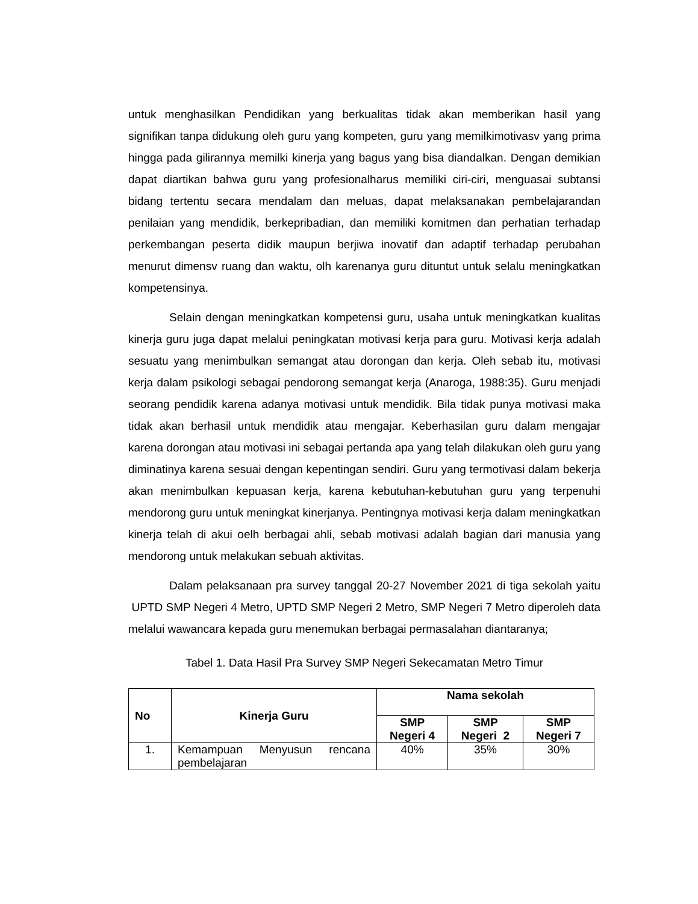untuk menghasilkan Pendidikan yang berkualitas tidak akan memberikan hasil yang signifikan tanpa didukung oleh guru yang kompeten, guru yang memilkimotivasv yang prima hingga pada gilirannya memilki kinerja yang bagus yang bisa diandalkan. Dengan demikian dapat diartikan bahwa guru yang profesionalharus memiliki ciri-ciri, menguasai subtansi bidang tertentu secara mendalam dan meluas, dapat melaksanakan pembelajarandan penilaian yang mendidik, berkepribadian, dan memiliki komitmen dan perhatian terhadap perkembangan peserta didik maupun berjiwa inovatif dan adaptif terhadap perubahan menurut dimensv ruang dan waktu, olh karenanya guru dituntut untuk selalu meningkatkan kompetensinya.
Selain dengan meningkatkan kompetensi guru, usaha untuk meningkatkan kualitas kinerja guru juga dapat melalui peningkatan motivasi kerja para guru. Motivasi kerja adalah sesuatu yang menimbulkan semangat atau dorongan dan kerja. Oleh sebab itu, motivasi kerja dalam psikologi sebagai pendorong semangat kerja (Anaroga, 1988:35). Guru menjadi seorang pendidik karena adanya motivasi untuk mendidik. Bila tidak punya motivasi maka tidak akan berhasil untuk mendidik atau mengajar. Keberhasilan guru dalam mengajar karena dorongan atau motivasi ini sebagai pertanda apa yang telah dilakukan oleh guru yang diminatinya karena sesuai dengan kepentingan sendiri. Guru yang termotivasi dalam bekerja akan menimbulkan kepuasan kerja, karena kebutuhan-kebutuhan guru yang terpenuhi mendorong guru untuk meningkat kinerjanya. Pentingnya motivasi kerja dalam meningkatkan kinerja telah di akui oelh berbagai ahli, sebab motivasi adalah bagian dari manusia yang mendorong untuk melakukan sebuah aktivitas.
Dalam pelaksanaan pra survey tanggal 20-27 November 2021 di tiga sekolah yaitu UPTD SMP Negeri 4 Metro, UPTD SMP Negeri 2 Metro, SMP Negeri 7 Metro diperoleh data melalui wawancara kepada guru menemukan berbagai permasalahan diantaranya;
Tabel 1. Data Hasil Pra Survey SMP Negeri Sekecamatan Metro Timur
| No | Kinerja Guru | Nama sekolah | | |
| --- | --- | --- | --- | --- |
| | | SMP Negeri 4 | SMP Negeri 2 | SMP Negeri 7 |
| 1. | Kemampuan Menyusun rencana pembelajaran | 40% | 35% | 30% |